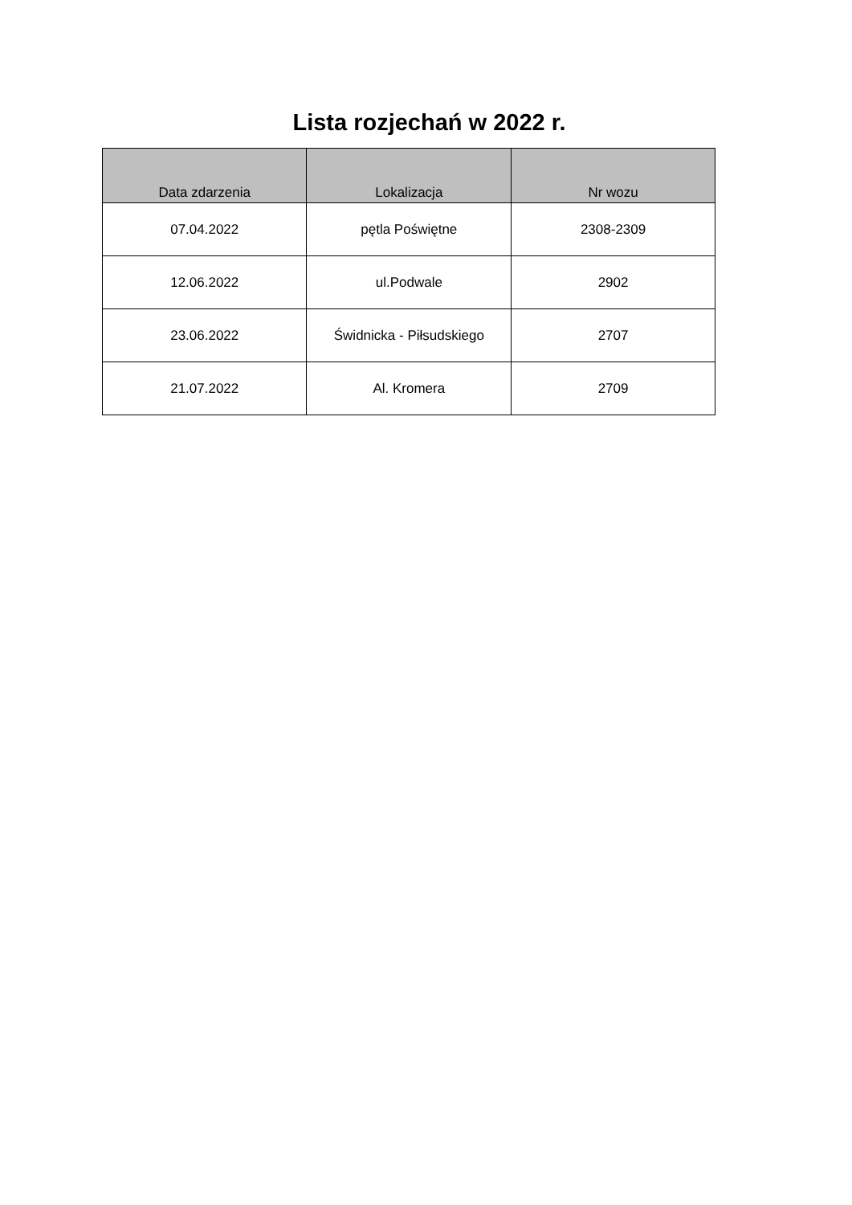Lista rozjechań w 2022 r.
| Data zdarzenia | Lokalizacja | Nr wozu |
| --- | --- | --- |
| 07.04.2022 | pętla Poświętne | 2308-2309 |
| 12.06.2022 | ul.Podwale | 2902 |
| 23.06.2022 | Świdnicka - Piłsudskiego | 2707 |
| 21.07.2022 | Al. Kromera | 2709 |